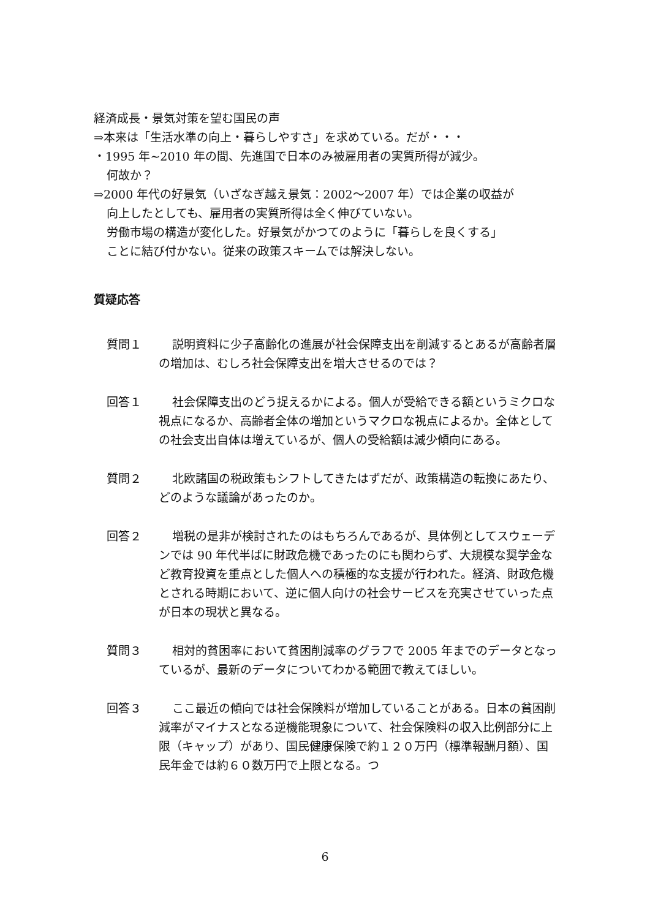経済成長・景気対策を望む国民の声
⇒本来は「生活水準の向上・暮らしやすさ」を求めている。だが・・・
・1995 年~2010 年の間、先進国で日本のみ被雇用者の実質所得が減少。
何故か？
⇒2000 年代の好景気（いざなぎ越え景気：2002～2007 年）では企業の収益が
向上したとしても、雇用者の実質所得は全く伸びていない。
労働市場の構造が変化した。好景気がかつてのように「暮らしを良くする」
ことに結び付かない。従来の政策スキームでは解決しない。
質疑応答
質問１ 説明資料に少子高齢化の進展が社会保障支出を削減するとあるが高齢者層の増加は、むしろ社会保障支出を増大させるのでは？
回答１ 社会保障支出のどう捉えるかによる。個人が受給できる額というミクロな視点になるか、高齢者全体の増加というマクロな視点によるか。全体としての社会支出自体は増えているが、個人の受給額は減少傾向にある。
質問２ 北欧諸国の税政策もシフトしてきたはずだが、政策構造の転換にあたり、どのような議論があったのか。
回答２ 増税の是非が検討されたのはもちろんであるが、具体例としてスウェーデンでは 90 年代半ばに財政危機であったのにも関わらず、大規模な奨学金など教育投資を重点とした個人への積極的な支援が行われた。経済、財政危機とされる時期において、逆に個人向けの社会サービスを充実させていった点が日本の現状と異なる。
質問３ 相対的貧困率において貧困削減率のグラフで 2005 年までのデータとなっているが、最新のデータについてわかる範囲で教えてほしい。
回答３ ここ最近の傾向では社会保険料が増加していることがある。日本の貧困削減率がマイナスとなる逆機能現象について、社会保険料の収入比例部分に上限（キャップ）があり、国民健康保険で約１２０万円（標準報酬月額）、国民年金では約６０数万円で上限となる。つ
6